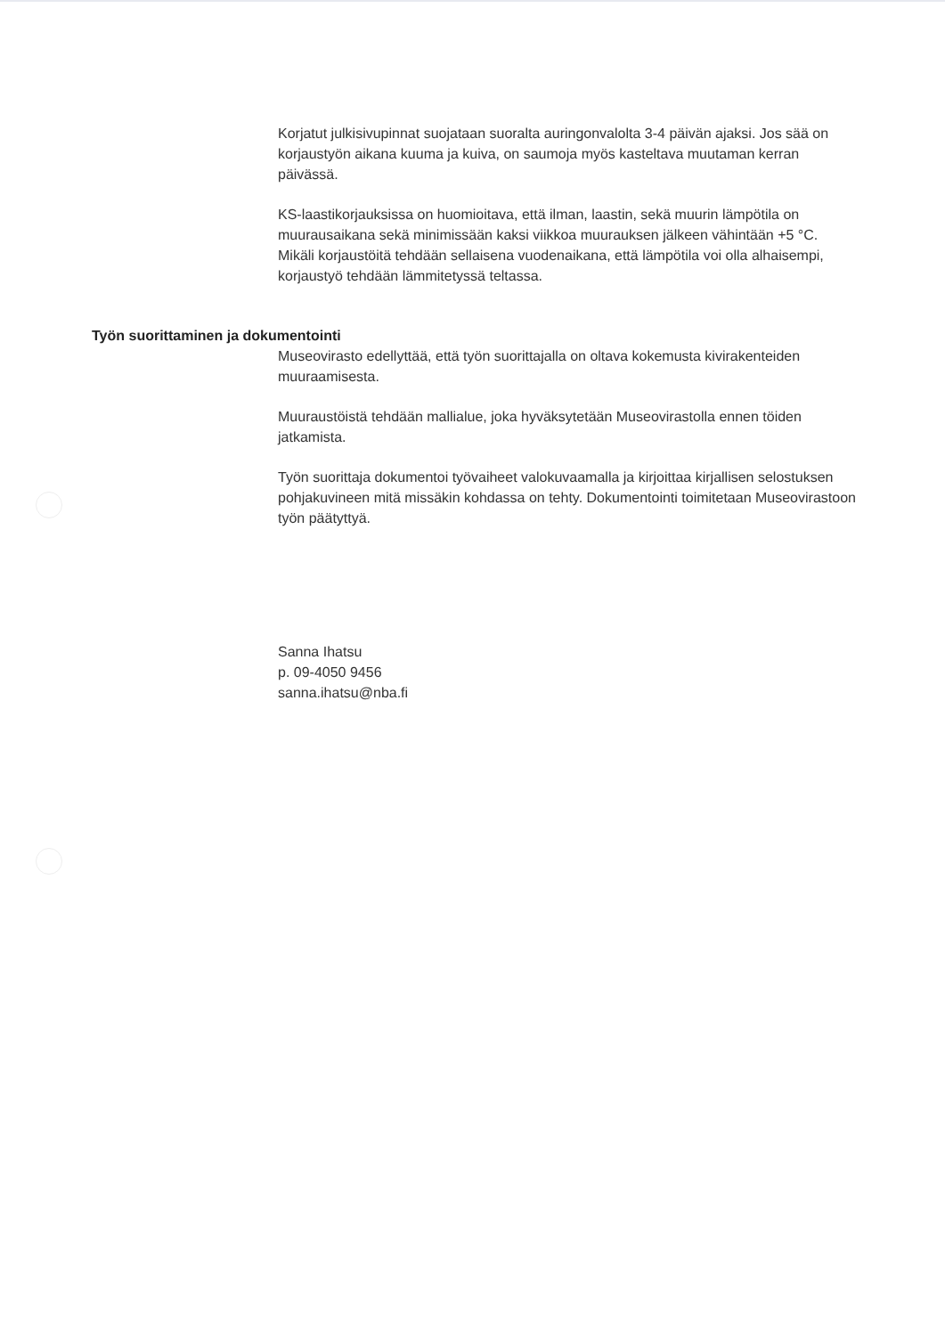Korjatut julkisivupinnat suojataan suoralta auringonvalolta 3-4 päivän ajaksi. Jos sää on korjaustyön aikana kuuma ja kuiva, on saumoja myös kasteltava muutaman kerran päivässä.
KS-laastikorjauksissa on huomioitava, että ilman, laastin, sekä muurin lämpötila on muurausaikana sekä minimissään kaksi viikkoa muurauksen jälkeen vähintään +5 °C. Mikäli korjaustöitä tehdään sellaisena vuodenaikana, että lämpötila voi olla alhaisempi, korjaustyö tehdään lämmitetyssä teltassa.
Työn suorittaminen ja dokumentointi
Museovirasto edellyttää, että työn suorittajalla on oltava kokemusta kivirakenteiden muuraamisesta.
Muuraustöistä tehdään mallialue, joka hyväksytetään Museovirastolla ennen töiden jatkamista.
Työn suorittaja dokumentoi työvaiheet valokuvaamalla ja kirjoittaa kirjallisen selostuksen pohjakuvineen mitä missäkin kohdassa on tehty. Dokumentointi toimitetaan Museovirastoon työn päätyttyä.
Sanna Ihatsu
p. 09-4050 9456
sanna.ihatsu@nba.fi